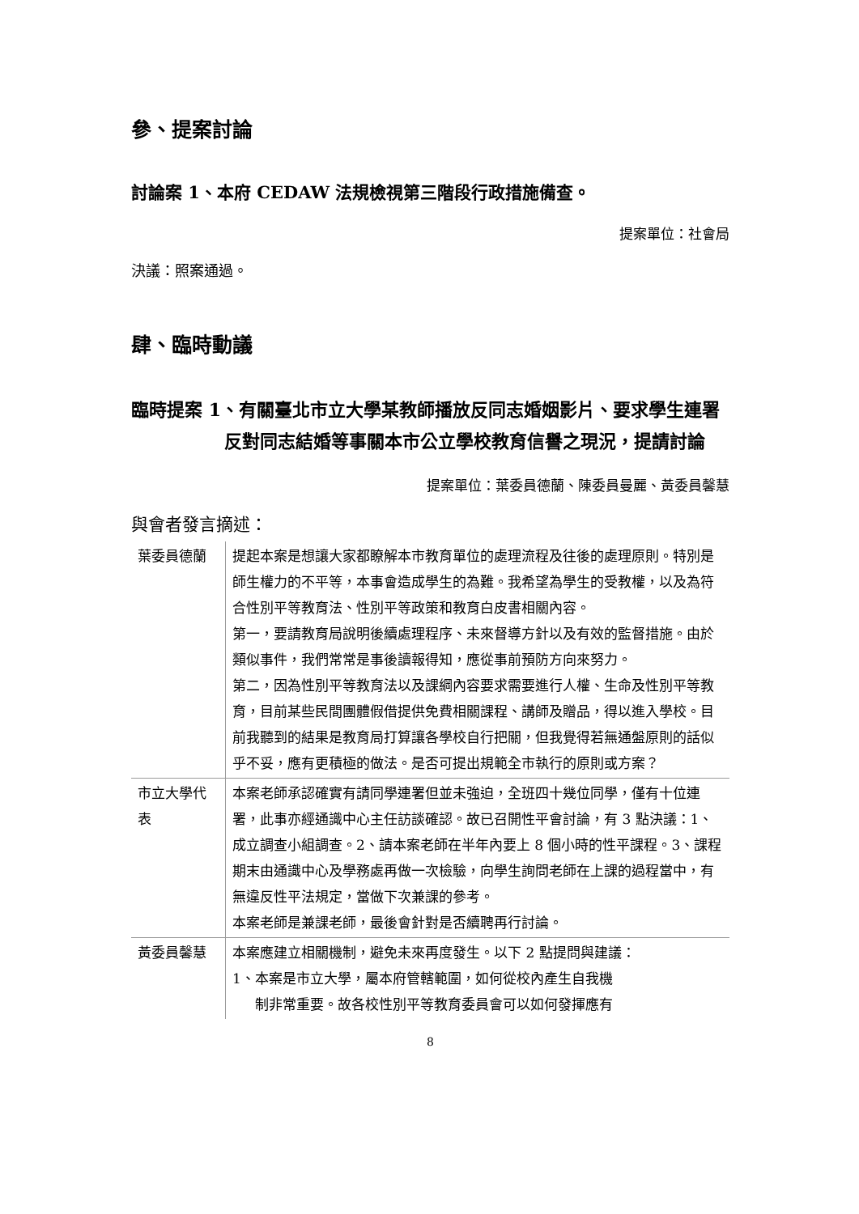參、提案討論
討論案 1、本府 CEDAW 法規檢視第三階段行政措施備查。
提案單位：社會局
決議：照案通過。
肆、臨時動議
臨時提案 1、有關臺北市立大學某教師播放反同志婚姻影片、要求學生連署反對同志結婚等事關本市公立學校教育信譽之現況，提請討論
提案單位：葉委員德蘭、陳委員曼麗、黃委員馨慧
與會者發言摘述：
| 葉委員德蘭 | 提起本案是想讓大家都瞭解本市教育單位的處理流程及往後的處理原則。特別是師生權力的不平等，本事會造成學生的為難。我希望為學生的受教權，以及為符合性別平等教育法、性別平等政策和教育白皮書相關內容。 第一，要請教育局說明後續處理程序、未來督導方針以及有效的監督措施。由於類似事件，我們常常是事後讀報得知，應從事前預防方向來努力。 第二，因為性別平等教育法以及課綱內容要求需要進行人權、生命及性別平等教育，目前某些民間團體假借提供免費相關課程、講師及贈品，得以進入學校。目前我聽到的結果是教育局打算讓各學校自行把關，但我覺得若無通盤原則的話似乎不妥，應有更積極的做法。是否可提出規範全市執行的原則或方案？ |
| 市立大學代表 | 本案老師承認確實有請同學連署但並未強迫，全班四十幾位同學，僅有十位連署，此事亦經通識中心主任訪談確認。故已召開性平會討論，有 3 點決議：1、成立調查小組調查。2、請本案老師在半年內要上 8 個小時的性平課程。3、課程期末由通識中心及學務處再做一次檢驗，向學生詢問老師在上課的過程當中，有無違反性平法規定，當做下次兼課的參考。 本案老師是兼課老師，最後會針對是否續聘再行討論。 |
| 黃委員馨慧 | 本案應建立相關機制，避免未來再度發生。以下 2 點提問與建議： 1、本案是市立大學，屬本府管轄範圍，如何從校內產生自我機 制非常重要。故各校性別平等教育委員會可以如何發揮應有 |
8